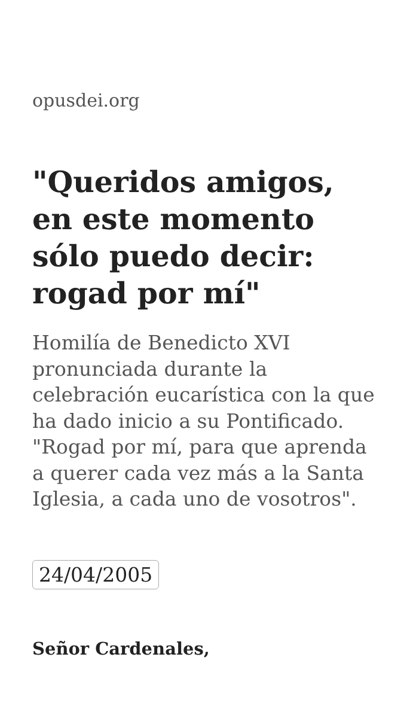opusdei.org
"Queridos amigos, en este momento sólo puedo decir: rogad por mí"
Homilía de Benedicto XVI pronunciada durante la celebración eucarística con la que ha dado inicio a su Pontificado. "Rogad por mí, para que aprenda a querer cada vez más a la Santa Iglesia, a cada uno de vosotros".
24/04/2005
Señor Cardenales,